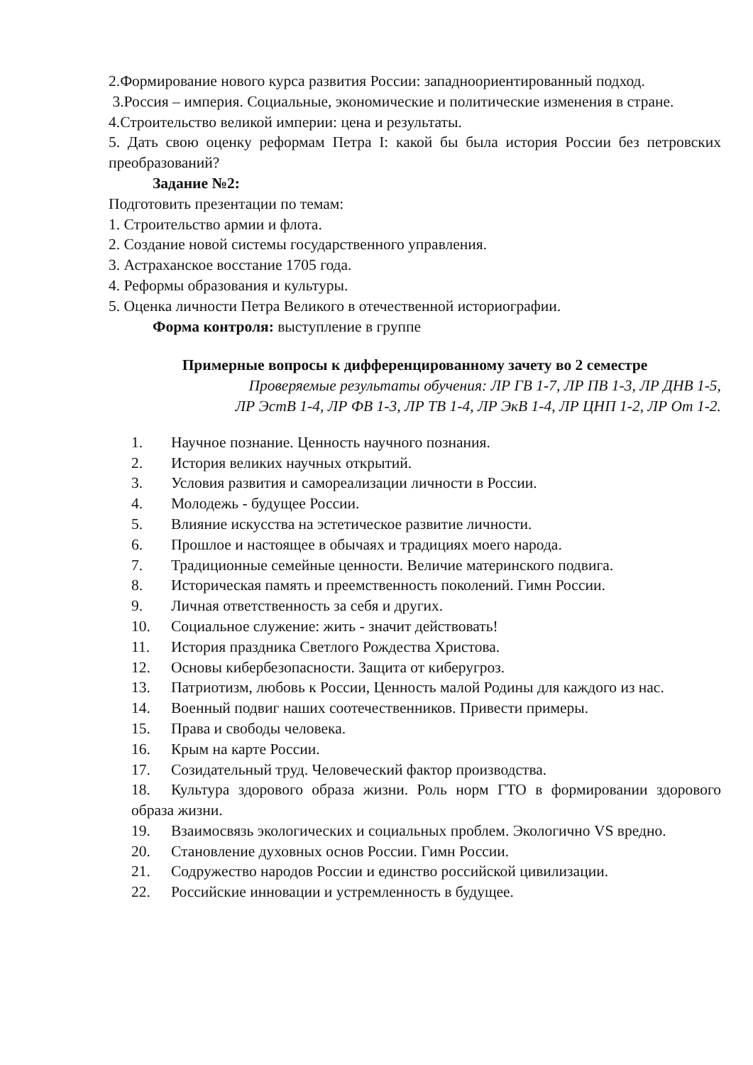2.Формирование нового курса развития России: западноориентированный подход.
3.Россия – империя. Социальные, экономические и политические изменения в стране.
4.Строительство великой империи: цена и результаты.
5. Дать свою оценку реформам Петра I: какой бы была история России без петровских преобразований?
Задание №2:
Подготовить презентации по темам:
1. Строительство армии и флота.
2. Создание новой системы государственного управления.
3. Астраханское восстание 1705 года.
4. Реформы образования и культуры.
5. Оценка личности Петра Великого в отечественной историографии.
Форма контроля: выступление в группе
Примерные вопросы к дифференцированному зачету во 2 семестре
Проверяемые результаты обучения: ЛР ГВ 1-7, ЛР ПВ 1-3, ЛР ДНВ 1-5,
ЛР ЭстВ 1-4, ЛР ФВ 1-3, ЛР ТВ 1-4, ЛР ЭкВ 1-4, ЛР ЦНП 1-2, ЛР От 1-2.
1. Научное познание. Ценность научного познания.
2. История великих научных открытий.
3. Условия развития и самореализации личности в России.
4. Молодежь - будущее России.
5. Влияние искусства на эстетическое развитие личности.
6. Прошлое и настоящее в обычаях и традициях моего народа.
7. Традиционные семейные ценности. Величие материнского подвига.
8. Историческая память и преемственность поколений. Гимн России.
9. Личная ответственность за себя и других.
10. Социальное служение: жить - значит действовать!
11. История праздника Светлого Рождества Христова.
12. Основы кибербезопасности. Защита от киберугроз.
13. Патриотизм, любовь к России, Ценность малой Родины для каждого из нас.
14. Военный подвиг наших соотечественников. Привести примеры.
15. Права и свободы человека.
16. Крым на карте России.
17. Созидательный труд. Человеческий фактор производства.
18. Культура здорового образа жизни. Роль норм ГТО в формировании здорового образа жизни.
19. Взаимосвязь экологических и социальных проблем. Экологично VS вредно.
20. Становление духовных основ России. Гимн России.
21. Содружество народов России и единство российской цивилизации.
22. Российские инновации и устремленность в будущее.